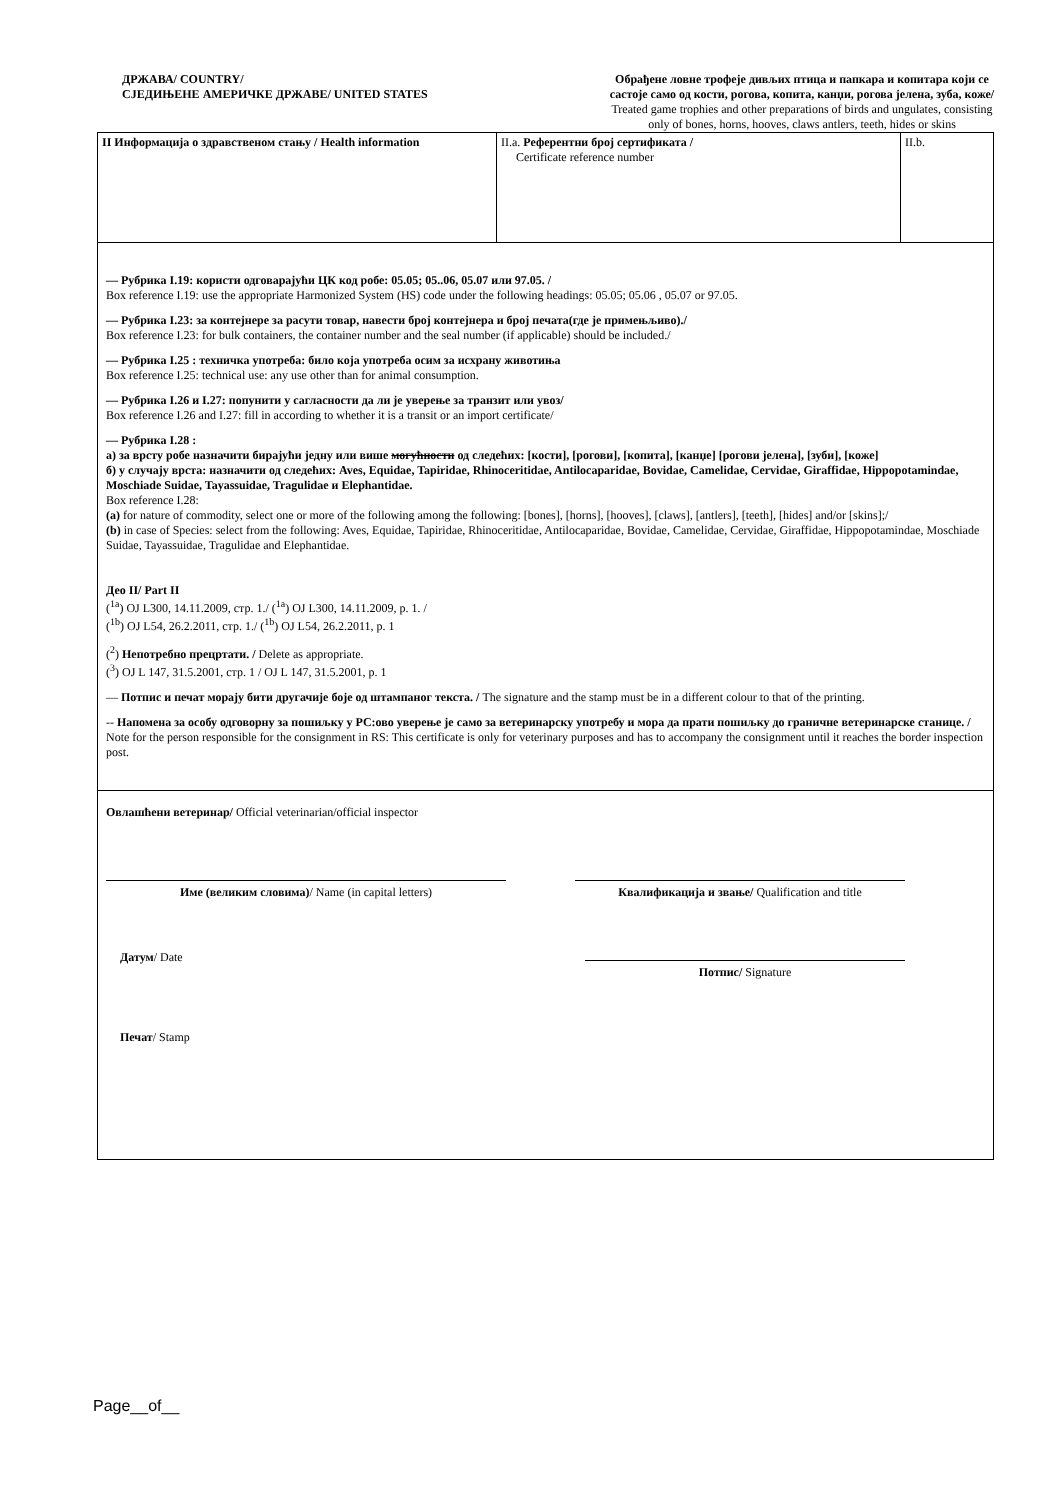ДРЖАВА/ COUNTRY/
СЈЕДИЊЕНЕ АМЕРИЧКЕ ДРЖАВЕ/ UNITED STATES
Обрађене ловне трофеје дивљих птица и папкара и копитара који се састоје само од кости, рогова, копита, канџи, рогова јелена, зуба, коже/ Treated game trophies and other preparations of birds and ungulates, consisting only of bones, horns, hooves, claws antlers, teeth, hides or skins
| II Информација о здравственом стању / Health information | II.a. Референтни број сертификата / Certificate reference number | II.b. |
| — Рубрика I.19: користи одговарајући ЦК код робе: 05.05; 05..06, 05.07 или 97.05. / Box reference I.19: use the appropriate Harmonized System (HS) code under the following headings: 05.05; 05.06 , 05.07 or 97.05. — Рубрика I.23: за контејнере за расути товар, навести број контејнера и број печата(где је примењљиво)./ Box reference I.23: for bulk containers, the container number and the seal number (if applicable) should be included./ — Рубрика I.25 : техничка употреба: било која употреба осим за исхрану животиња Box reference I.25: technical use: any use other than for animal consumption. — Рубрика I.26 и I.27: попунити у сагласности да ли је уверење за транзит или увоз/ Box reference I.26 and I.27: fill in according to whether it is a transit or an import certificate/ — Рубрика I.28 : а) за врсту робе назначити бирајући једну или више могућности од следећих: [кости], [рогови], [копита], [канџе] [рогови јелена], [зуби], [коже] б) у случају врста: назначити од следећих: Aves, Equidae, Tapiridae, Rhinoceritidae, Antilocaparidae, Bovidae, Camelidae, Cervidae, Giraffidae, Hippopotamindae, Moschiade Suidae, Tayassuidae, Tragulidae и Elephantidae. Box reference I.28: (a) for nature of commodity, select one or more of the following among the following: [bones], [horns], [hooves], [claws], [antlers], [teeth], [hides] and/or [skins];/ (b) in case of Species: select from the following: Aves, Equidae, Tapiridae, Rhinoceritidae, Antilocaparidae, Bovidae, Camelidae, Cervidae, Giraffidae, Hippopotamindae, Moschiade Suidae, Tayassuidae, Tragulidae and Elephantidae. Део II/ Part II (<sup>1a</sup>) OJ L300, 14.11.2009, стр. 1./ (<sup>1a</sup>) OJ L300, 14.11.2009, p. 1. / (<sup>1b</sup>) OJ L54, 26.2.2011, стр. 1./ (<sup>1b</sup>) OJ L54, 26.2.2011, p. 1 (<sup>2</sup>) Непотребно прецртати. / Delete as appropriate. (<sup>3</sup>) OJ L 147, 31.5.2001, стр. 1 / OJ L 147, 31.5.2001, p. 1 — Потпис и печат морају бити другачије боје од штампаног текста. / The signature and the stamp must be in a different colour to that of the printing. -- Напомена за особу одговорну за пошиљку у РС:ово уверење је само за ветеринарску употребу и мора да прати пошиљку до граничне ветеринарске станице. / Note for the person responsible for the consignment in RS: This certificate is only for veterinary purposes and has to accompany the consignment until it reaches the border inspection post. | | |
| Овлашћени ветеринар/ Official veterinarian/official inspector Име (великим словима) / Name (in capital letters) Квалификација и звање/ Qualification and title Датум / Date Потпис/ Signature Печат / Stamp | | |
Page__of__